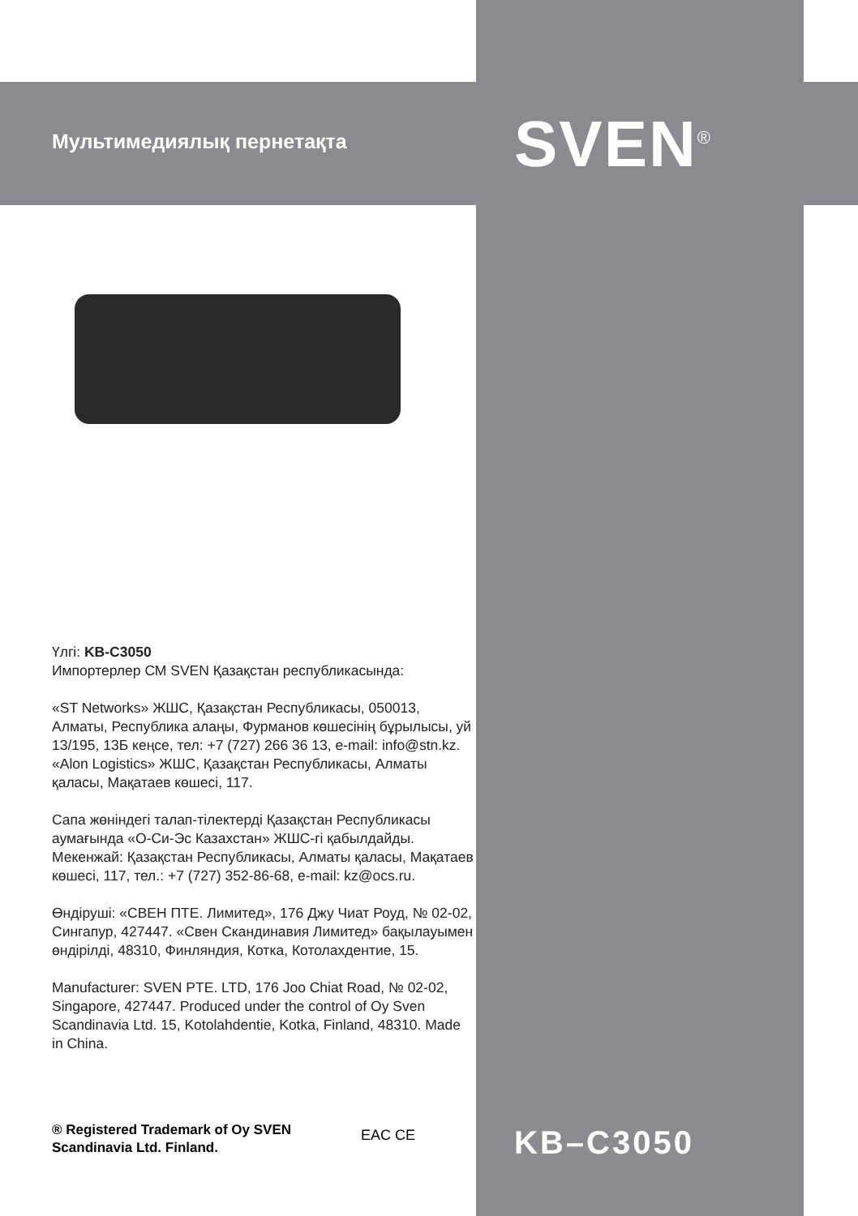Мультимедиялық пернетақта SVEN<sup>®</sup>
Үлгі: KB-C3050
Импортерлер СМ SVEN Қазақстан республикасында:
«ST Networks» ЖШС, Қазақстан Республикасы, 050013, Алматы, Республика алаңы, Фурманов көшесінің бұрылысы, уй 13/195, 13Б кеңсе, тел: +7 (727) 266 36 13, e-mail: info@stn.kz.
«Alon Logistics» ЖШС, Қазақстан Республикасы, Алматы қаласы, Мақатаев көшесі, 117.
Сапа жөніндегі талап-тілектерді Қазақстан Республикасы аумағында «О-Си-Эс Казахстан» ЖШС-гі қабылдайды. Мекенжай: Қазақстан Республикасы, Алматы қаласы, Мақатаев көшесі, 117, тел.: +7 (727) 352-86-68, e-mail: kz@ocs.ru.
Өндіруші: «СВЕН ПТЕ. Лимитед», 176 Джу Чиат Роуд, № 02-02, Сингапур, 427447. «Свен Скандинавия Лимитед» бақылауымен өндірілді, 48310, Финляндия, Котка, Котолахдентие, 15.
Manufacturer: SVEN PTE. LTD, 176 Joo Chiat Road, № 02-02, Singapore, 427447. Produced under the control of Oy Sven Scandinavia Ltd. 15, Kotolahdentie, Kotka, Finland, 48310. Made in China.
® Registered Trademark of Oy SVEN
Scandinavia Ltd. Finland.
EAC CE KB–C3050